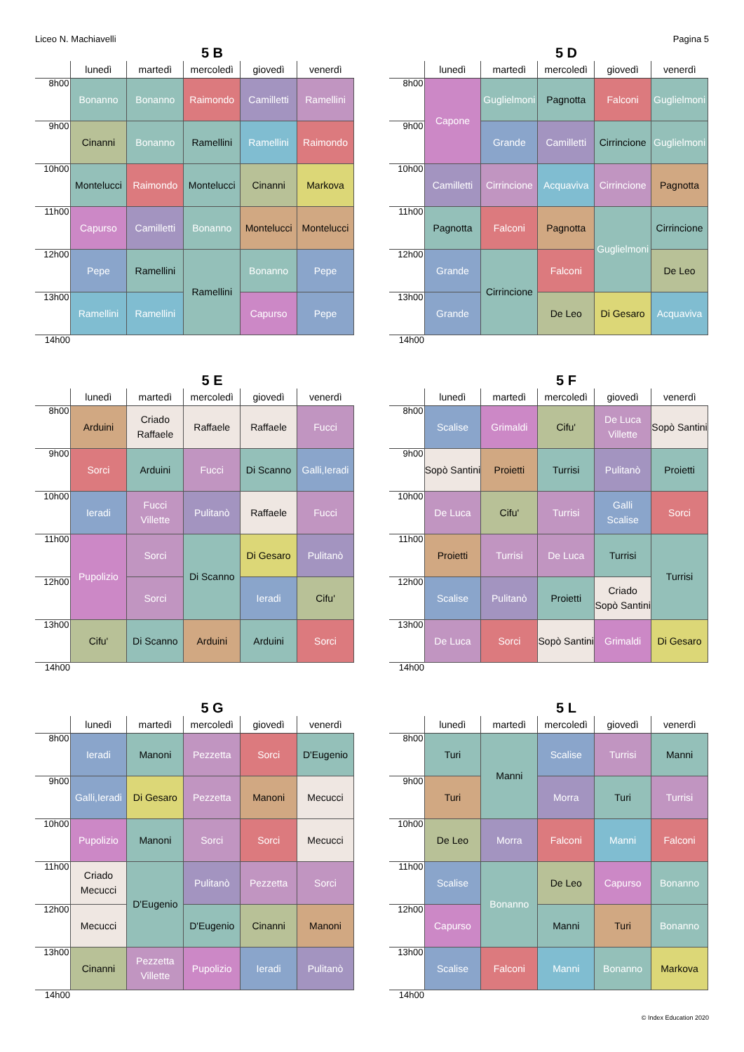Liceo N. Machiavelli Pagina 5
5 B
| | lunedì | martedì | mercoledì | giovedì | venerdì |
| --- | --- | --- | --- | --- | --- |
| 8h00 | Bonanno | Bonanno | Raimondo | Camilletti | Ramellini |
| 9h00 | Cinanni | Bonanno | Ramellini | Ramellini | Raimondo |
| 10h00 | Montelucci | Raimondo | Montelucci | Cinanni | Markova |
| 11h00 | Capurso | Camilletti | Bonanno | Montelucci | Montelucci |
| 12h00 | Pepe | Ramellini | Ramellini | Bonanno | Pepe |
| 13h00 | Ramellini | Ramellini | | Capurso | Pepe |
| 14h00 | | | | | |
5 D
| | lunedì | martedì | mercoledì | giovedì | venerdì |
| --- | --- | --- | --- | --- | --- |
| 8h00 | Capone | Guglielmoni | Pagnotta | Falconi | Guglielmoni |
| 9h00 | | Grande | Camilletti | Cirrincione | Guglielmoni |
| 10h00 | Camilletti | Cirrincione | Acquaviva | Cirrincione | Pagnotta |
| 11h00 | Pagnotta | Falconi | Pagnotta | Guglielmoni | Cirrincione |
| 12h00 | Grande | Cirrincione | Falconi | | De Leo |
| 13h00 | Grande | | De Leo | Di Gesaro | Acquaviva |
| 14h00 | | | | | |
5 E
| | lunedì | martedì | mercoledì | giovedì | venerdì |
| --- | --- | --- | --- | --- | --- |
| 8h00 | Arduini | Criado Raffaele | Raffaele | Raffaele | Fucci |
| 9h00 | Sorci | Arduini | Fucci | Di Scanno | Galli,Ieradi |
| 10h00 | Ieradi | Fucci Villette | Pulitanò | Raffaele | Fucci |
| 11h00 | Pupolizio | Sorci | Di Scanno | Di Gesaro | Pulitanò |
| 12h00 | | Sorci | | Ieradi | Cifu' |
| 13h00 | Cifu' | Di Scanno | Arduini | Arduini | Sorci |
| 14h00 | | | | | |
5 F
| | lunedì | martedì | mercoledì | giovedì | venerdì |
| --- | --- | --- | --- | --- | --- |
| 8h00 | Scalise | Grimaldi | Cifu' | De Luca Villette | Sopò Santini |
| 9h00 | Sopò Santini | Proietti | Turrisi | Pulitanò | Proietti |
| 10h00 | De Luca | Cifu' | Turrisi | Galli Scalise | Sorci |
| 11h00 | Proietti | Turrisi | De Luca | Turrisi | Turrisi |
| 12h00 | Scalise | Pulitanò | Proietti | Criado Sopò Santini | |
| 13h00 | De Luca | Sorci | Sopò Santini | Grimaldi | Di Gesaro |
| 14h00 | | | | | |
5 G
| | lunedì | martedì | mercoledì | giovedì | venerdì |
| --- | --- | --- | --- | --- | --- |
| 8h00 | Ieradi | Manoni | Pezzetta | Sorci | D'Eugenio |
| 9h00 | Galli,Ieradi | Di Gesaro | Pezzetta | Manoni | Mecucci |
| 10h00 | Pupolizio | Manoni | Sorci | Sorci | Mecucci |
| 11h00 | Criado Mecucci | D'Eugenio | Pulitanò | Pezzetta | Sorci |
| 12h00 | Mecucci | | D'Eugenio | Cinanni | Manoni |
| 13h00 | Cinanni | Pezzetta Villette | Pupolizio | Ieradi | Pulitanò |
| 14h00 | | | | | |
5 L
| | lunedì | martedì | mercoledì | giovedì | venerdì |
| --- | --- | --- | --- | --- | --- |
| 8h00 | Turi | Manni | Scalise | Turrisi | Manni |
| 9h00 | Turi | | Morra | Turi | Turrisi |
| 10h00 | De Leo | Morra | Falconi | Manni | Falconi |
| 11h00 | Scalise | Bonanno | De Leo | Capurso | Bonanno |
| 12h00 | Capurso | | Manni | Turi | Bonanno |
| 13h00 | Scalise | Falconi | Manni | Bonanno | Markova |
| 14h00 | | | | | |
© Index Education 2020